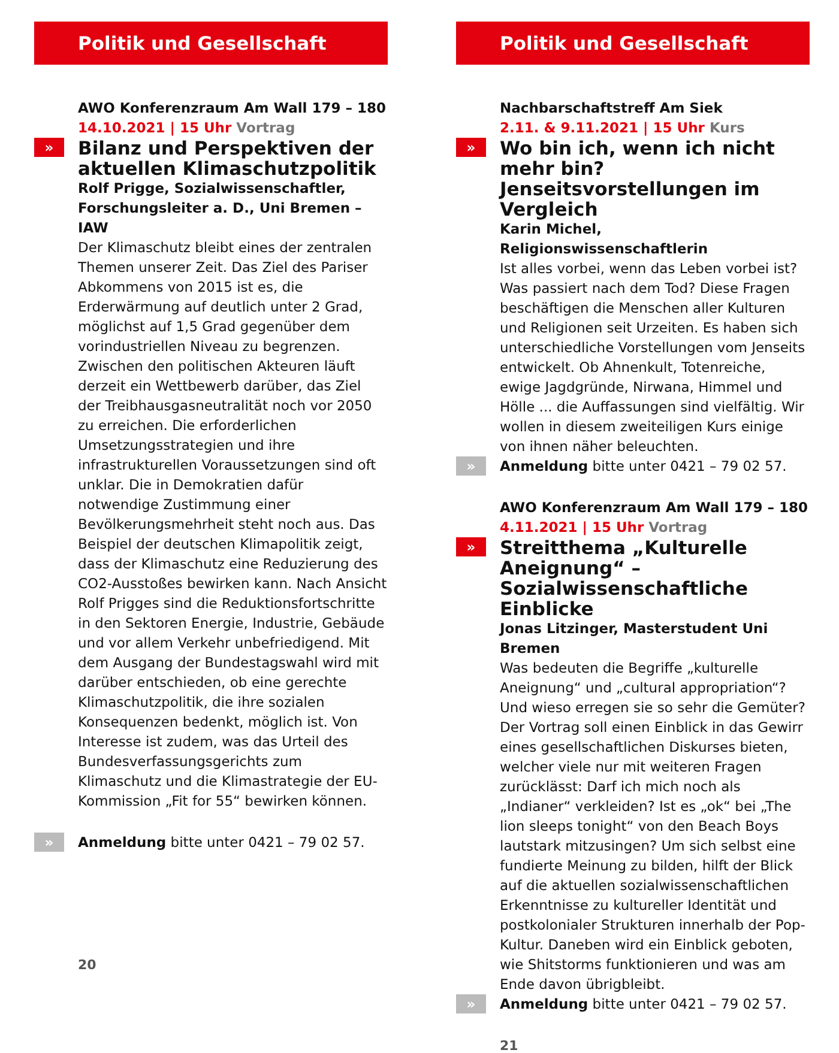Politik und Gesellschaft
AWO Konferenzraum Am Wall 179 – 180
14.10.2021 | 15 Uhr Vortrag
»
Bilanz und Perspektiven der aktuellen Klimaschutzpolitik
Rolf Prigge, Sozialwissenschaftler, Forschungsleiter a. D., Uni Bremen – IAW
Der Klimaschutz bleibt eines der zentralen Themen unserer Zeit. Das Ziel des Pariser Abkommens von 2015 ist es, die Erderwärmung auf deutlich unter 2 Grad, möglichst auf 1,5 Grad gegenüber dem vorindustriellen Niveau zu begrenzen. Zwischen den politischen Akteuren läuft derzeit ein Wettbewerb darüber, das Ziel der Treibhausgasneutralität noch vor 2050 zu erreichen. Die erforderlichen Umsetzungsstrategien und ihre infrastrukturellen Voraussetzungen sind oft unklar. Die in Demokratien dafür notwendige Zustimmung einer Bevölkerungsmehrheit steht noch aus. Das Beispiel der deutschen Klimapolitik zeigt, dass der Klimaschutz eine Reduzierung des CO2-Ausstoßes bewirken kann. Nach Ansicht Rolf Prigges sind die Reduktionsfortschritte in den Sektoren Energie, Industrie, Gebäude und vor allem Verkehr unbefriedigend. Mit dem Ausgang der Bundestagswahl wird mit darüber entschieden, ob eine gerechte Klimaschutzpolitik, die ihre sozialen Konsequenzen bedenkt, möglich ist. Von Interesse ist zudem, was das Urteil des Bundesverfassungsgerichts zum Klimaschutz und die Klimastrategie der EU-Kommission „Fit for 55“ bewirken können.
» Anmeldung bitte unter 0421 – 79 02 57.
20
Politik und Gesellschaft
Nachbarschaftstreff Am Siek
2.11. & 9.11.2021 | 15 Uhr Kurs
»
Wo bin ich, wenn ich nicht mehr bin? Jenseitsvorstellungen im Vergleich
Karin Michel, Religionswissenschaftlerin
Ist alles vorbei, wenn das Leben vorbei ist? Was passiert nach dem Tod? Diese Fragen beschäftigen die Menschen aller Kulturen und Religionen seit Urzeiten. Es haben sich unterschiedliche Vorstellungen vom Jenseits entwickelt. Ob Ahnenkult, Totenreiche, ewige Jagdgründe, Nirwana, Himmel und Hölle ... die Auffassungen sind vielfältig. Wir wollen in diesem zweiteiligen Kurs einige von ihnen näher beleuchten.
» Anmeldung bitte unter 0421 – 79 02 57.
AWO Konferenzraum Am Wall 179 – 180
4.11.2021 | 15 Uhr Vortrag
»
Streitthema „Kulturelle Aneignung“ – Sozialwissenschaftliche Einblicke
Jonas Litzinger, Masterstudent Uni Bremen
Was bedeuten die Begriffe „kulturelle Aneignung“ und „cultural appropriation“? Und wieso erregen sie so sehr die Gemüter? Der Vortrag soll einen Einblick in das Gewirr eines gesellschaftlichen Diskurses bieten, welcher viele nur mit weiteren Fragen zurücklässt: Darf ich mich noch als „Indianer“ verkleiden? Ist es „ok“ bei „The lion sleeps tonight“ von den Beach Boys lautstark mitzusingen? Um sich selbst eine fundierte Meinung zu bilden, hilft der Blick auf die aktuellen sozialwissenschaftlichen Erkenntnisse zu kultureller Identität und postkolonialer Strukturen innerhalb der Pop-Kultur. Daneben wird ein Einblick geboten, wie Shitstorms funktionieren und was am Ende davon übrigbleibt.
» Anmeldung bitte unter 0421 – 79 02 57.
21